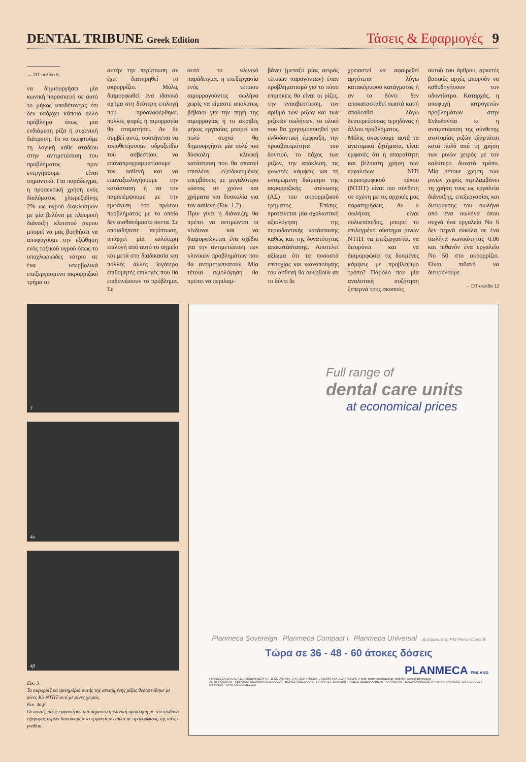DENTAL TRIBUNE Greek Edition
Τάσεις & Εφαρμογές 9
← DT σελίδα 6
να δημιουργήσει μία κωνική παρασκευή σε αυτό το μήκος υποθέτοντας ότι δεν υπάρχει κάποιο άλλο πρόβλημα όπως μία ενδιάμεση ρίζα ή αυχενική διάτρηση. Το να σκεφτούμε τη λογική κάθε σταδίου στην αντιμετώπιση του προβλήματος πριν ενεργήσουμε είναι σημαντικό. Για παράδειγμα, η προσεκτική χρήση ενός διαλύματος χλωρεξιδίνης 2% ως υγρού διακλυσμών με μία βελόνα με πλευρική διάνοιξη κλειστού άκρου μπορεί να μας βοηθήσει να αποφύγουμε την εξώθηση ενός τοξικού υγρού όπως το υποχλωριώδες νάτριο σε ένα υπερβολικά επεξεργασμένο ακρορριζικό τρήμα σε
αυτήν την περίπτωση αν έχει διατηρηθεί το ακρορρίζιο. Μόλις διαμορφωθεί ένα ιδανικό σχήμα στη δεύτερη επιλογή που προαναφέρθηκε, πολλές φορές η αιμορραγία θα σταματήσει. Αν δε συμβεί αυτό, συστήνεται να τοποθετήσουμε υδροξείδιο του ασβεστίου, να επαναπρογραμματίσουμε τον ασθενή και να επαναξιολογήσουμε την κατάσταση ή να τον παραπέμψουμε με την εμφάνιση του πρώτου προβλήματος με το οποίο δεν αισθανόμαστε άνετα. Σε οποιαδήποτε περίπτωση, υπάρχει μία καλύτερη επιλογή από αυτό το σημείο και μετά στη διαδικασία και πολλές άλλες λιγότερο επιθυμητές επιλογές που θα επιδεινώσουν το πρόβλημα. Σε
αυτό το κλινικό παράδειγμα, η επεξεργασία ενός τέτοιου αιμορραγούντος σωλήνα χωρίς να είμαστε απολύτως βέβαιοι για την πηγή της αιμορραγίας ή το ακριβές μήκος εργασίας μπορεί και πολύ συχνά θα δημιουργήσει μία πολύ πιο δύσκολη κλινική κατάσταση που θα απαιτεί επιπλέον εξειδικευμένες επεμβάσεις με μεγαλύτερο κόστος σε χρόνο και χρήματα και δυσκολία για τον ασθενή (Εικ. 1,2) .
Πριν γίνει η διάνοιξη, θα πρέπει να εκτιμώνται οι κίνδυνοι και να διαμορφώνεται ένα σχέδιο για την αντιμετώπιση των κλινικών προβλημάτων που θα αντιμετωπιστούν. Μία τέτοια αξιολόγηση θα πρέπει να περιλαμ-
βάνει (μεταξύ μίας σειράς τέτοιων παραγόντων) έναν προβληματισμό για το πόσο επιμήκεις θα είναι οι ρίζες, την ενασβεστίωση, τον αριθμό των ριζών και των ριζικών σωλήνων, το υλικό που θα χρησιμοποιηθεί για ενδοδοντική έμφραξη, την προσβασιμότητα του δοντιού, το πάχος των ριζών, την απόκλιση, τις γνωστές κάμψεις και τη εκτιμώμενη διάμετρο της ακρορριζικής στένωσης (ΑΣ) του ακρορριζικού τρήματος. Επίσης, προτείνεται μία σχολαστική αξιολόγηση της περιοδοντικής κατάστασης καθώς και της δυνατότητας αποκατάστασης. Αποτελεί αξίωμα ότι τα ποσοστά επιτυχίας και ικανοποίησης του ασθενή θα αυξηθούν αν το δόντι δε
χρειαστεί να αφαιρεθεί αργότερα λόγω κατακόρυφου κατάγματος ή αν το δόντι δεν αποκατασταθεί σωστά και/ή απολεσθεί λόγω δευτερεύουσας τερηδόνας ή άλλου προβλήματος.
Μόλις σκεφτούμε αυτά τα ανατομικά ζητήματα, είναι εμφανές ότι η απαραίτητη και βέλτιστη χρήση των εργαλείων NiTi περιστροφικού τύπου (ΝΤΠΤ) είναι πιο σύνθετη σε σχέση με τις αρχικές μας παρατηρήσεις. Αν ο σωλήνας είναι πολυεπίπεδος, μπορεί το επιλεγμένο σύστημα ρινών ΝΤΠΤ να επεξεργαστεί, να διευρύνει και να διαμορφώσει τις δοσμένες κάμψεις με προβλέψιμο τρόπο? Παρόλο που μία αναλυτική συζήτηση ξεπερνά τους σκοπούς
αυτού του άρθρου, αρκετές βασικές αρχές μπορούν να καθοδηγήσουν τον οδοντίατρο. Καταρχάς, η αποφυγή ιατρογενών προβλημάτων στην Ενδοδοντία κι η αντιμετώπιση της σύνθετης ανατομίας ριζών εξαρτάται κατά πολύ από τη χρήση των ρινών χειρός με τον καλύτερο δυνατό τρόπο. Μία τέτοια χρήση των ρινών χειρός περιλαμβάνει τη χρήση τους ως εργαλεία διάνοιξης, επεξεργασίας και διεύρυνσης του σωλήνα από ένα σωλήνα όπου συχνά ένα εργαλείο No 6 δεν περνά εύκολα σε ένα σωλήνα κωνικότητας 0.06 και πιθανόν ένα εργαλείο No 50 στο ακρορρίζιο. Είναι πιθανό να διευρύνουμε
→ DT σελίδα 12
3
4a
4β
Εικ. 3
Το ακρορριζικό τριτημόριο αυτής της κεκαμμένης ρίζας θεραπεύθηκε με ρίνες Κ3 ΝΤΠΤ αντί με ρίνες χειρός.
Εικ. 4α,β
Οι κοντές ρίζες εμφανίζουν μία σημαντική κλινική πρόκληση με τον κίνδυνο εξαγωγής υγρών διακλυσμών κι εργαλείων ειδικά σε προγομφίους της κάτω γνάθου.
Full range of
dental care units
at economical prices
Planmeca Sovereign Planmeca Compact i Planmeca Universal Αυτόκαυστος PM Perla-Class B
Τώρα σε 36 - 48 - 60 άτοκες δόσεις
PLANMECA FINLAND
PLANMECA ΕΛΛΑΣ Α.Ε., ΦΕΙΔΙΠΠΙΔΟΥ 57, 11527 ΑΘΗΝΑ, ΤΗΛ. 210-7785285, 7715989 FAX 210-7753186, e-mail: planmeca@acci.gr, website: www.planmeca.gr
ΑΝΤΙΠΡΟΣΩΠΟΙ - SERVICE: ΘΕΣ/ΝΙΚΗ (Β.ΕΛΛΑΔΑ) - ΒΟΛΟΣ (ΘΕΣΣΑΛΙΑ) - ΠΑΤΡΑ (ΣΤ. ΕΛΛΑΔΑ) - ΡΟΔΟΣ (ΔΩΔΕΚΑΝΗΣΑ) - ΚΑΛΑΜΑΤΑ (ΠΕΛΟΠΟΝΝΗΣΟΣ) ΚΡΗΤΗ (ΗΡΑΚΛΕΙΟ) - ΔΥΤ. ΕΛΛΑΔΑ (ΑΓΡΙΝΙΟ) - ΚΥΠΡΟΣ (ΛΕΜΕΣΟΣ)